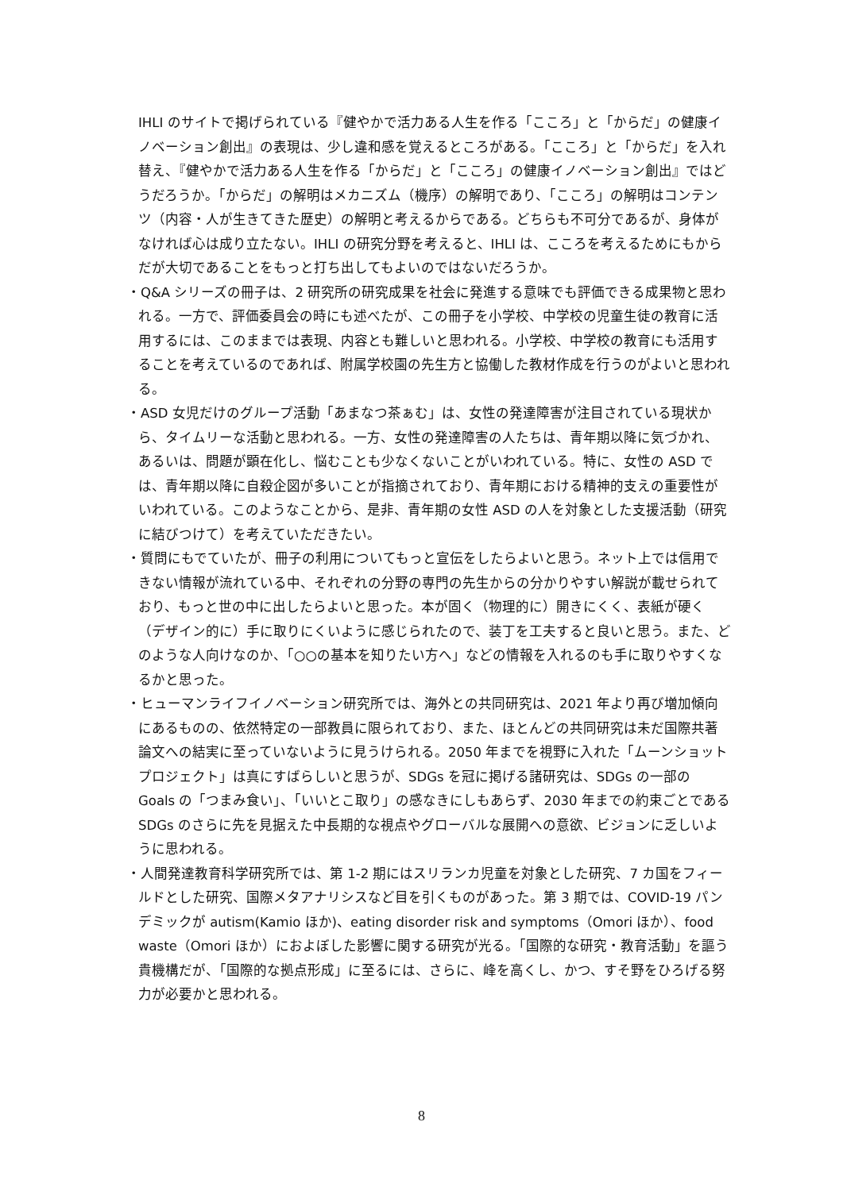IHLI のサイトで掲げられている『健やかで活力ある人生を作る「こころ」と「からだ」の健康イノベーション創出』の表現は、少し違和感を覚えるところがある。「こころ」と「からだ」を入れ替え、『健やかで活力ある人生を作る「からだ」と「こころ」の健康イノベーション創出』ではどうだろうか。「からだ」の解明はメカニズム（機序）の解明であり、「こころ」の解明はコンテンツ（内容・人が生きてきた歴史）の解明と考えるからである。どちらも不可分であるが、身体がなければ心は成り立たない。IHLI の研究分野を考えると、IHLI は、こころを考えるためにもからだが大切であることをもっと打ち出してもよいのではないだろうか。
・Q&A シリーズの冊子は、2 研究所の研究成果を社会に発進する意味でも評価できる成果物と思われる。一方で、評価委員会の時にも述べたが、この冊子を小学校、中学校の児童生徒の教育に活用するには、このままでは表現、内容とも難しいと思われる。小学校、中学校の教育にも活用することを考えているのであれば、附属学校園の先生方と協働した教材作成を行うのがよいと思われる。
・ASD 女児だけのグループ活動「あまなつ茶ぁむ」は、女性の発達障害が注目されている現状から、タイムリーな活動と思われる。一方、女性の発達障害の人たちは、青年期以降に気づかれ、あるいは、問題が顕在化し、悩むことも少なくないことがいわれている。特に、女性の ASD では、青年期以降に自殺企図が多いことが指摘されており、青年期における精神的支えの重要性がいわれている。このようなことから、是非、青年期の女性 ASD の人を対象とした支援活動（研究に結びつけて）を考えていただきたい。
・質問にもでていたが、冊子の利用についてもっと宣伝をしたらよいと思う。ネット上では信用できない情報が流れている中、それぞれの分野の専門の先生からの分かりやすい解説が載せられており、もっと世の中に出したらよいと思った。本が固く（物理的に）開きにくく、表紙が硬く（デザイン的に）手に取りにくいように感じられたので、装丁を工夫すると良いと思う。また、どのような人向けなのか、「○○の基本を知りたい方へ」などの情報を入れるのも手に取りやすくなるかと思った。
・ヒューマンライフイノベーション研究所では、海外との共同研究は、2021 年より再び増加傾向にあるものの、依然特定の一部教員に限られており、また、ほとんどの共同研究は未だ国際共著論文への結実に至っていないように見うけられる。2050 年までを視野に入れた「ムーンショットプロジェクト」は真にすばらしいと思うが、SDGs を冠に掲げる諸研究は、SDGs の一部の Goals の「つまみ食い」、「いいとこ取り」の感なきにしもあらず、2030 年までの約束ごとである SDGs のさらに先を見据えた中長期的な視点やグローバルな展開への意欲、ビジョンに乏しいように思われる。
・人間発達教育科学研究所では、第 1-2 期にはスリランカ児童を対象とした研究、7 カ国をフィールドとした研究、国際メタアナリシスなど目を引くものがあった。第 3 期では、COVID-19 パンデミックが autism(Kamio ほか)、eating disorder risk and symptoms（Omori ほか）、food waste（Omori ほか）におよぼした影響に関する研究が光る。「国際的な研究・教育活動」を謳う貴機構だが、「国際的な拠点形成」に至るには、さらに、峰を高くし、かつ、すそ野をひろげる努力が必要かと思われる。
8